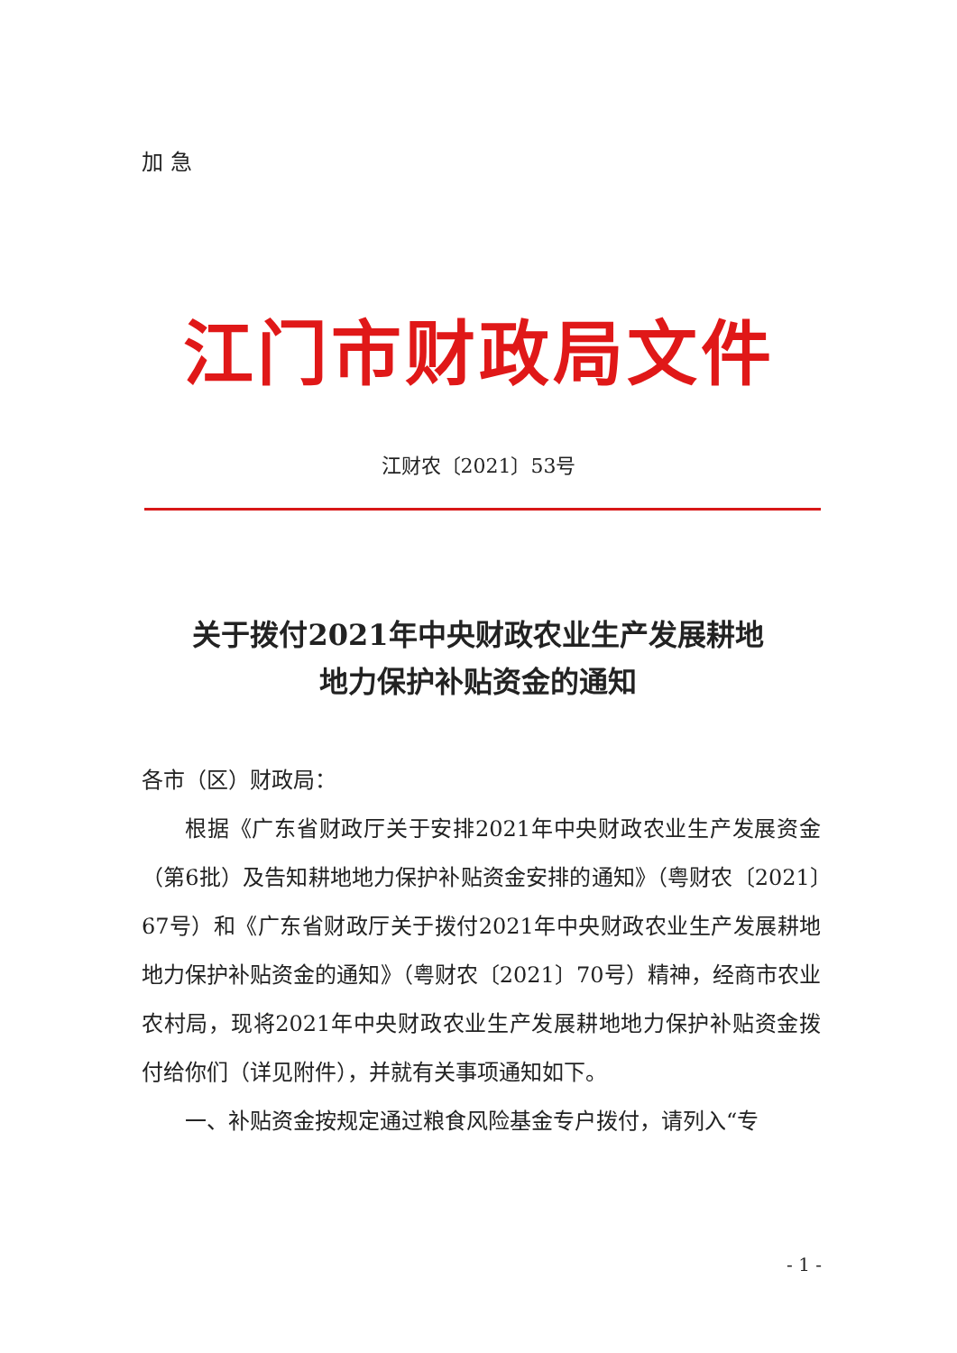加急
江门市财政局文件
江财农〔2021〕53号
关于拨付2021年中央财政农业生产发展耕地
地力保护补贴资金的通知
各市（区）财政局：
根据《广东省财政厅关于安排2021年中央财政农业生产发展资金（第6批）及告知耕地地力保护补贴资金安排的通知》（粤财农〔2021〕67号）和《广东省财政厅关于拨付2021年中央财政农业生产发展耕地地力保护补贴资金的通知》（粤财农〔2021〕70号）精神，经商市农业农村局，现将2021年中央财政农业生产发展耕地地力保护补贴资金拨付给你们（详见附件），并就有关事项通知如下。
一、补贴资金按规定通过粮食风险基金专户拨付，请列入“专
- 1 -